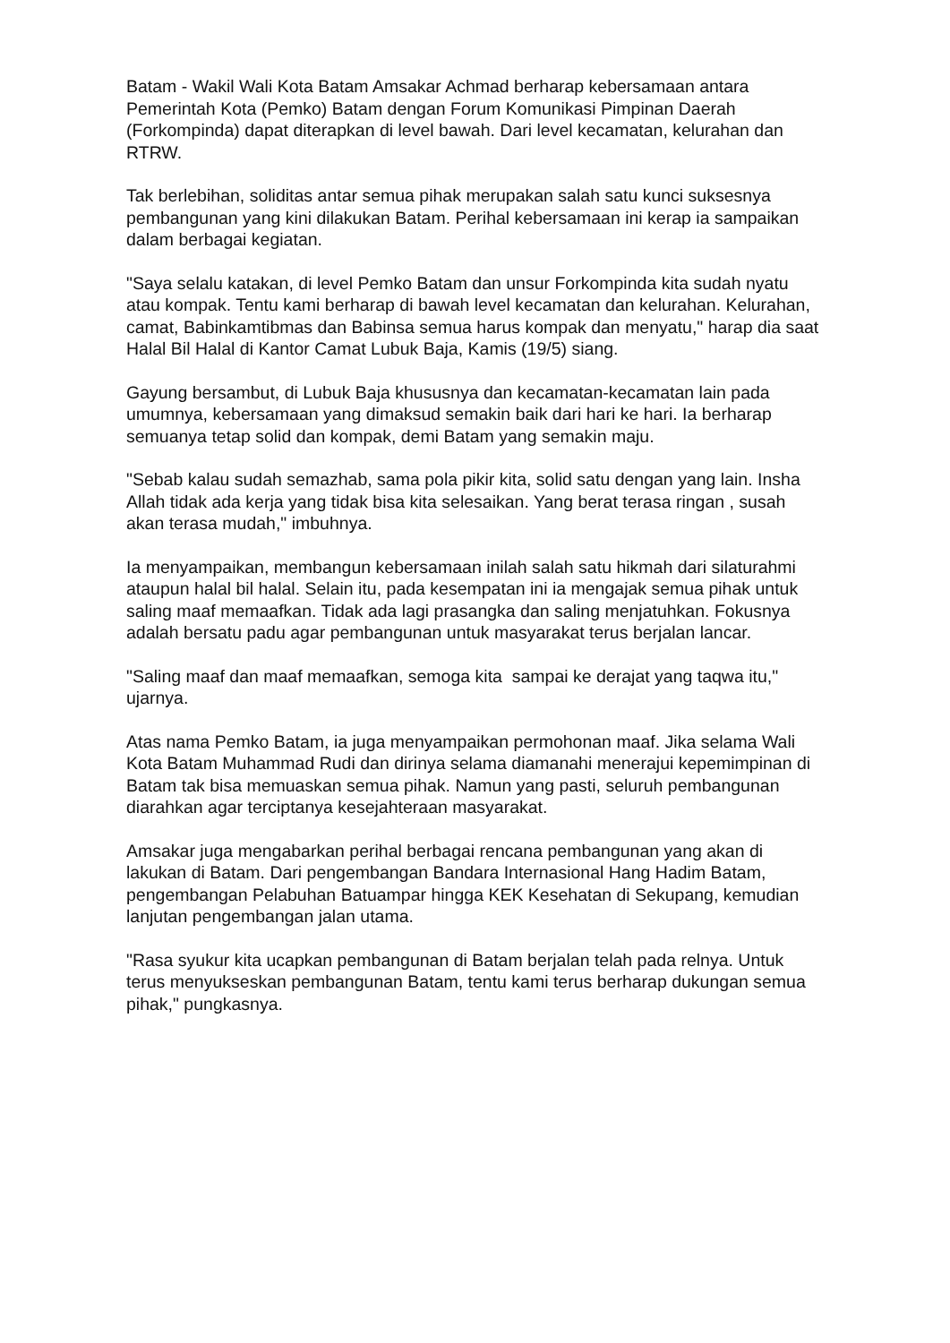Batam - Wakil Wali Kota Batam Amsakar Achmad berharap kebersamaan antara Pemerintah Kota (Pemko) Batam dengan Forum Komunikasi Pimpinan Daerah (Forkompinda) dapat diterapkan di level bawah. Dari level kecamatan, kelurahan dan RTRW.
Tak berlebihan, soliditas antar semua pihak merupakan salah satu kunci suksesnya pembangunan yang kini dilakukan Batam. Perihal kebersamaan ini kerap ia sampaikan dalam berbagai kegiatan.
"Saya selalu katakan, di level Pemko Batam dan unsur Forkompinda kita sudah nyatu atau kompak. Tentu kami berharap di bawah level kecamatan dan kelurahan. Kelurahan, camat, Babinkamtibmas dan Babinsa semua harus kompak dan menyatu," harap dia saat Halal Bil Halal di Kantor Camat Lubuk Baja, Kamis (19/5) siang.
Gayung bersambut, di Lubuk Baja khususnya dan kecamatan-kecamatan lain pada umumnya, kebersamaan yang dimaksud semakin baik dari hari ke hari. Ia berharap semuanya tetap solid dan kompak, demi Batam yang semakin maju.
"Sebab kalau sudah semazhab, sama pola pikir kita, solid satu dengan yang lain. Insha Allah tidak ada kerja yang tidak bisa kita selesaikan. Yang berat terasa ringan , susah akan terasa mudah," imbuhnya.
Ia menyampaikan, membangun kebersamaan inilah salah satu hikmah dari silaturahmi ataupun halal bil halal. Selain itu, pada kesempatan ini ia mengajak semua pihak untuk saling maaf memaafkan. Tidak ada lagi prasangka dan saling menjatuhkan. Fokusnya adalah bersatu padu agar pembangunan untuk masyarakat terus berjalan lancar.
"Saling maaf dan maaf memaafkan, semoga kita sampai ke derajat yang taqwa itu," ujarnya.
Atas nama Pemko Batam, ia juga menyampaikan permohonan maaf. Jika selama Wali Kota Batam Muhammad Rudi dan dirinya selama diamanahi menerajui kepemimpinan di Batam tak bisa memuaskan semua pihak. Namun yang pasti, seluruh pembangunan diarahkan agar terciptanya kesejahteraan masyarakat.
Amsakar juga mengabarkan perihal berbagai rencana pembangunan yang akan di lakukan di Batam. Dari pengembangan Bandara Internasional Hang Hadim Batam, pengembangan Pelabuhan Batuampar hingga KEK Kesehatan di Sekupang, kemudian lanjutan pengembangan jalan utama.
"Rasa syukur kita ucapkan pembangunan di Batam berjalan telah pada relnya. Untuk terus menyukseskan pembangunan Batam, tentu kami terus berharap dukungan semua pihak," pungkasnya.